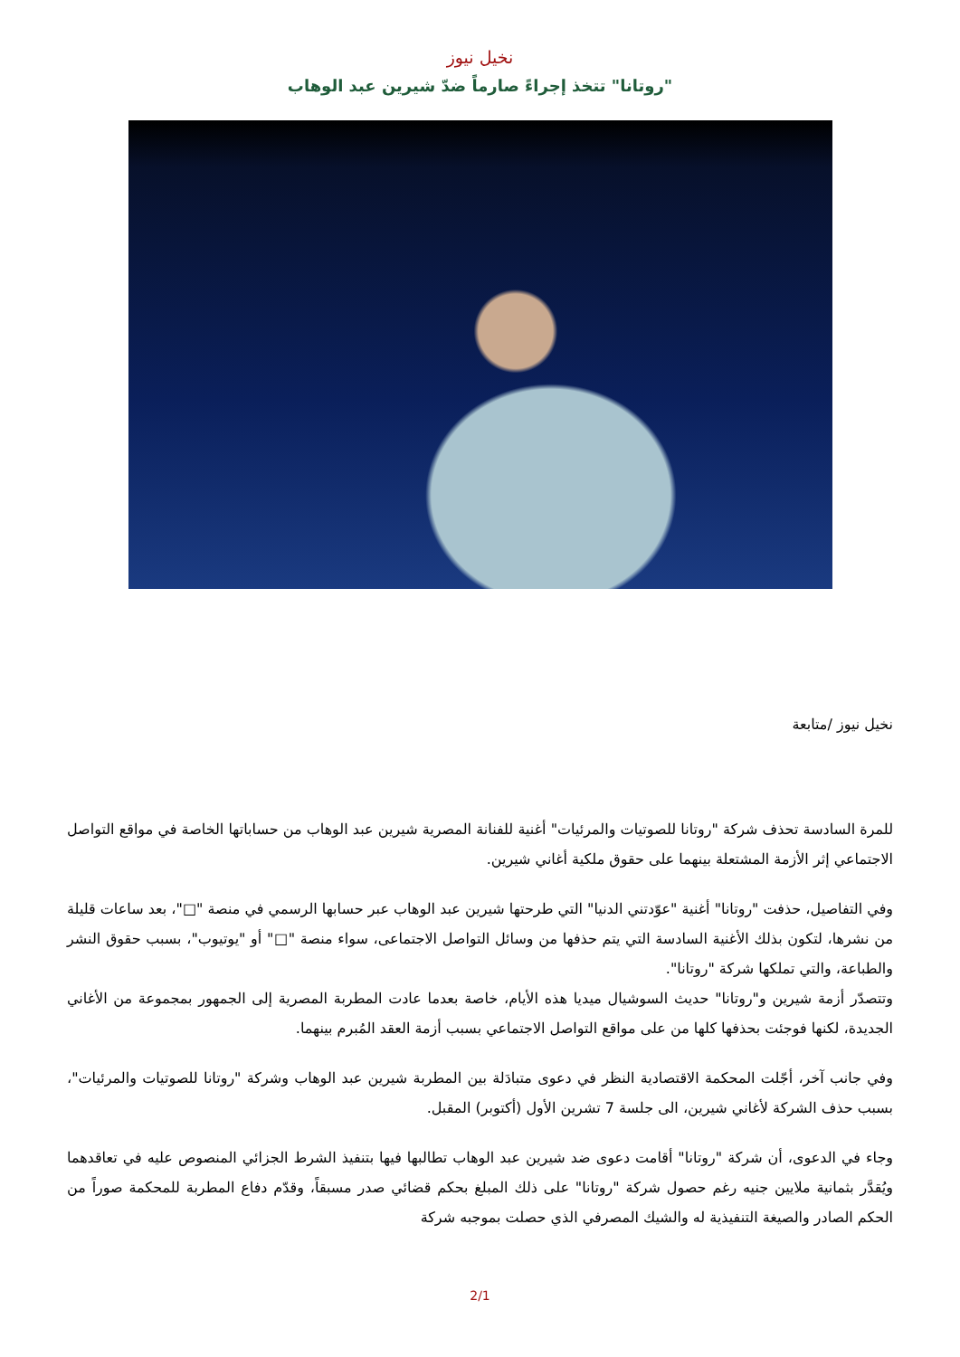نخيل نيوز
"روتانا" تتخذ إجراءً صارماً ضدّ شيرين عبد الوهاب
نخيل نيوز /متابعة
للمرة السادسة تحذف شركة "روتانا للصوتيات والمرئيات" أغنية للفنانة المصرية شيرين عبد الوهاب من حساباتها الخاصة في مواقع التواصل الاجتماعي إثر الأزمة المشتعلة بينهما على حقوق ملكية أغاني شيرين.
وفي التفاصيل، حذفت "روتانا" أغنية "عوّدتني الدنيا" التي طرحتها شيرين عبد الوهاب عبر حسابها الرسمي في منصة "□"، بعد ساعات قليلة من نشرها، لتكون بذلك الأغنية السادسة التي يتم حذفها من وسائل التواصل الاجتماعى، سواء منصة "□" أو "يوتيوب"، بسبب حقوق النشر والطباعة، والتي تملكها شركة "روتانا".
وتتصدّر أزمة شيرين و"روتانا" حديث السوشيال ميديا هذه الأيام، خاصة بعدما عادت المطربة المصرية إلى الجمهور بمجموعة من الأغاني الجديدة، لكنها فوجئت بحذفها كلها من على مواقع التواصل الاجتماعي بسبب أزمة العقد المُبرم بينهما.
وفي جانب آخر، أجّلت المحكمة الاقتصادية النظر في دعوى متبادَلة بين المطربة شيرين عبد الوهاب وشركة "روتانا للصوتيات والمرئيات"، بسبب حذف الشركة لأغاني شيرين، الى جلسة 7 تشرين الأول (أكتوبر) المقبل.
وجاء في الدعوى، أن شركة "روتانا" أقامت دعوى ضد شيرين عبد الوهاب تطالبها فيها بتنفيذ الشرط الجزائي المنصوص عليه في تعاقدهما ويُقدَّر بثمانية ملايين جنيه رغم حصول شركة "روتانا" على ذلك المبلغ بحكم قضائي صدر مسبقاً، وقدّم دفاع المطربة للمحكمة صوراً من الحكم الصادر والصيغة التنفيذية له والشيك المصرفي الذي حصلت بموجبه شركة
2/1